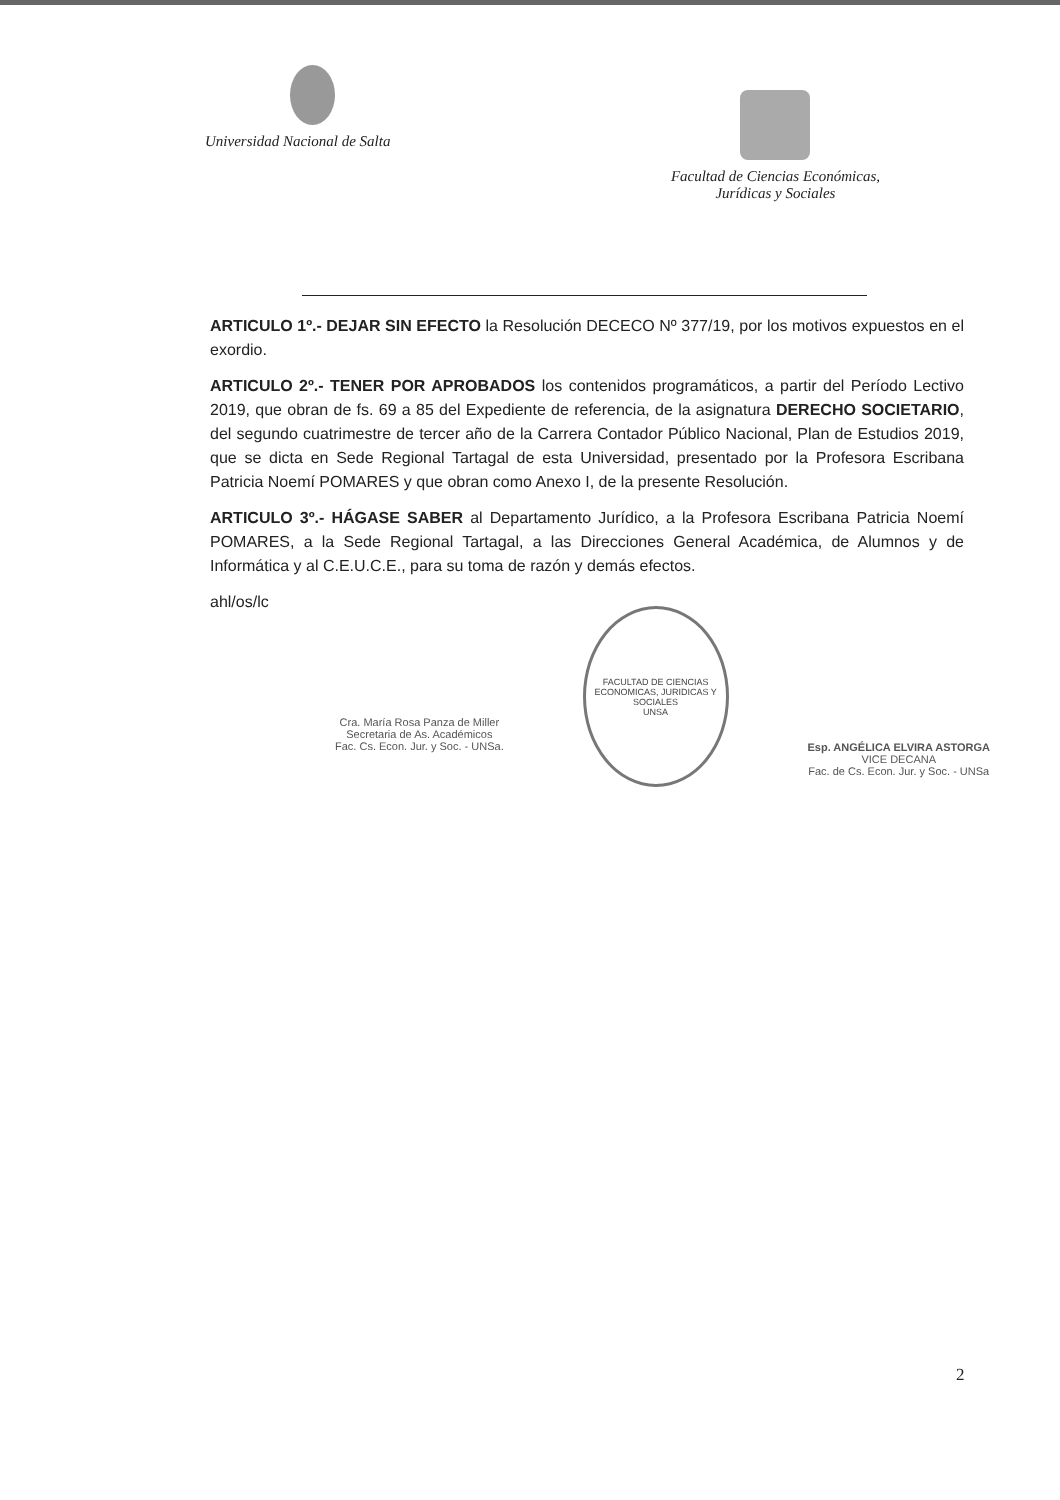Universidad Nacional de Salta Facultad de Ciencias Económicas,
Jurídicas y Sociales
ARTICULO 1º.- DEJAR SIN EFECTO la Resolución DECECO Nº 377/19, por los motivos expuestos en el exordio.
ARTICULO 2º.- TENER POR APROBADOS los contenidos programáticos, a partir del Período Lectivo 2019, que obran de fs. 69 a 85 del Expediente de referencia, de la asignatura DERECHO SOCIETARIO, del segundo cuatrimestre de tercer año de la Carrera Contador Público Nacional, Plan de Estudios 2019, que se dicta en Sede Regional Tartagal de esta Universidad, presentado por la Profesora Escribana Patricia Noemí POMARES y que obran como Anexo I, de la presente Resolución.
ARTICULO 3º.- HÁGASE SABER al Departamento Jurídico, a la Profesora Escribana Patricia Noemí POMARES, a la Sede Regional Tartagal, a las Direcciones General Académica, de Alumnos y de Informática y al C.E.U.C.E., para su toma de razón y demás efectos.
ahl/os/lc
Cra. María Rosa Panza de Miller
Secretaria de As. Académicos
Fac. Cs. Econ. Jur. y Soc. - UNSa.
FACULTAD DE CIENCIAS ECONOMICAS, JURIDICAS Y SOCIALES
UNSA
Esp. ANGÉLICA ELVIRA ASTORGA
VICE DECANA
Fac. de Cs. Econ. Jur. y Soc. - UNSa
2